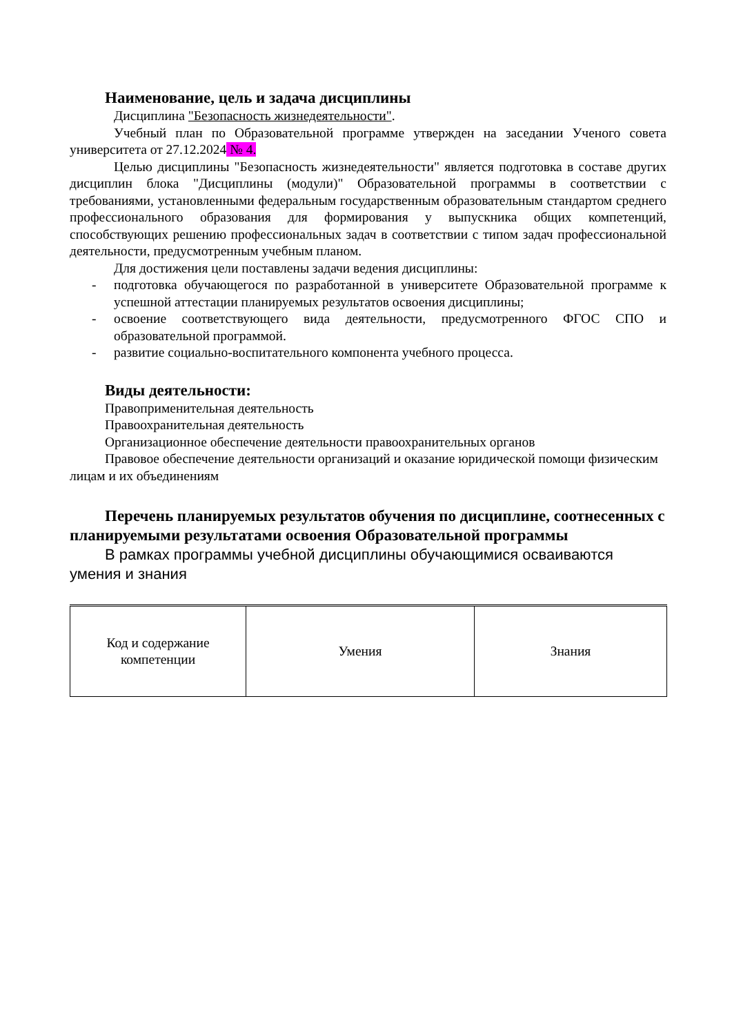Наименование, цель и задача дисциплины
Дисциплина "Безопасность жизнедеятельности".
Учебный план по Образовательной программе утвержден на заседании Ученого совета университета от 27.12.2024 № 4.
Целью дисциплины "Безопасность жизнедеятельности" является подготовка в составе других дисциплин блока "Дисциплины (модули)" Образовательной программы в соответствии с требованиями, установленными федеральным государственным образовательным стандартом среднего профессионального образования для формирования у выпускника общих компетенций, способствующих решению профессиональных задач в соответствии с типом задач профессиональной деятельности, предусмотренным учебным планом.
Для достижения цели поставлены задачи ведения дисциплины:
- подготовка обучающегося по разработанной в университете Образовательной программе к успешной аттестации планируемых результатов освоения дисциплины;
- освоение соответствующего вида деятельности, предусмотренного ФГОС СПО и образовательной программой.
- развитие социально-воспитательного компонента учебного процесса.
Виды деятельности:
Правоприменительная деятельность
Правоохранительная деятельность
Организационное обеспечение деятельности правоохранительных органов
Правовое обеспечение деятельности организаций и оказание юридической помощи физическим лицам и их объединениям
Перечень планируемых результатов обучения по дисциплине, соотнесенных с планируемыми результатами освоения Образовательной программы
В рамках программы учебной дисциплины обучающимися осваиваются умения и знания
| Код и содержание компетенции | Умения | Знания |